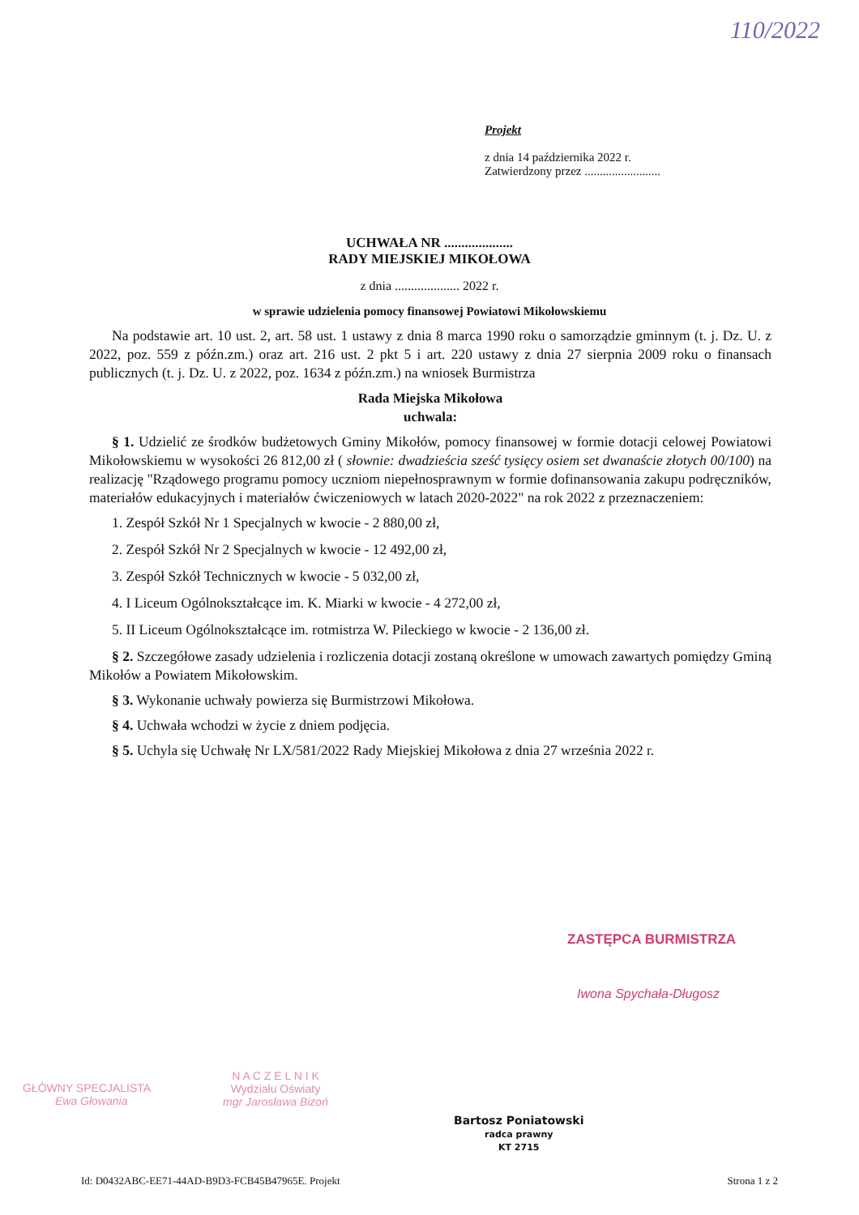110/2022
Projekt
z dnia 14 października 2022 r.
Zatwierdzony przez .........................
UCHWAŁA NR ....................
RADY MIEJSKIEJ MIKOŁOWA
z dnia .................... 2022 r.
w sprawie udzielenia pomocy finansowej Powiatowi Mikołowskiemu
Na podstawie art. 10 ust. 2, art. 58 ust. 1 ustawy z dnia 8 marca 1990 roku o samorządzie gminnym (t. j. Dz. U. z 2022, poz. 559 z późn.zm.) oraz art. 216 ust. 2 pkt 5 i art. 220 ustawy z dnia 27 sierpnia 2009 roku o finansach publicznych (t. j. Dz. U. z 2022, poz. 1634 z późn.zm.) na wniosek Burmistrza
Rada Miejska Mikołowa
uchwala:
§ 1. Udzielić ze środków budżetowych Gminy Mikołów, pomocy finansowej w formie dotacji celowej Powiatowi Mikołowskiemu w wysokości 26 812,00 zł ( słownie: dwadzieścia sześć tysięcy osiem set dwanaście złotych 00/100) na realizację "Rządowego programu pomocy uczniom niepełnosprawnym w formie dofinansowania zakupu podręczników, materiałów edukacyjnych i materiałów ćwiczeniowych w latach 2020-2022" na rok 2022 z przeznaczeniem:
1. Zespół Szkół Nr 1 Specjalnych w kwocie - 2 880,00 zł,
2. Zespół Szkół Nr 2 Specjalnych w kwocie - 12 492,00 zł,
3. Zespół Szkół Technicznych w kwocie - 5 032,00 zł,
4. I Liceum Ogólnokształcące im. K. Miarki w kwocie - 4 272,00 zł,
5. II Liceum Ogólnokształcące im. rotmistrza W. Pileckiego w kwocie - 2 136,00 zł.
§ 2. Szczegółowe zasady udzielenia i rozliczenia dotacji zostaną określone w umowach zawartych pomiędzy Gminą Mikołów a Powiatem Mikołowskim.
§ 3. Wykonanie uchwały powierza się Burmistrzowi Mikołowa.
§ 4. Uchwała wchodzi w życie z dniem podjęcia.
§ 5. Uchyla się Uchwałę Nr LX/581/2022 Rady Miejskiej Mikołowa z dnia 27 września 2022 r.
ZASTĘPCA BURMISTRZA
Iwona Spychała-Długosz
GŁÓWNY SPECJALISTA
Ewa Głowania
N A C Z E L N I K
Wydziału Oświaty
mgr Jarosława Bizoń
Bartosz Poniatowski
radca prawny
KT 2715
Id: D0432ABC-EE71-44AD-B9D3-FCB45B47965E. Projekt Strona 1 z 2